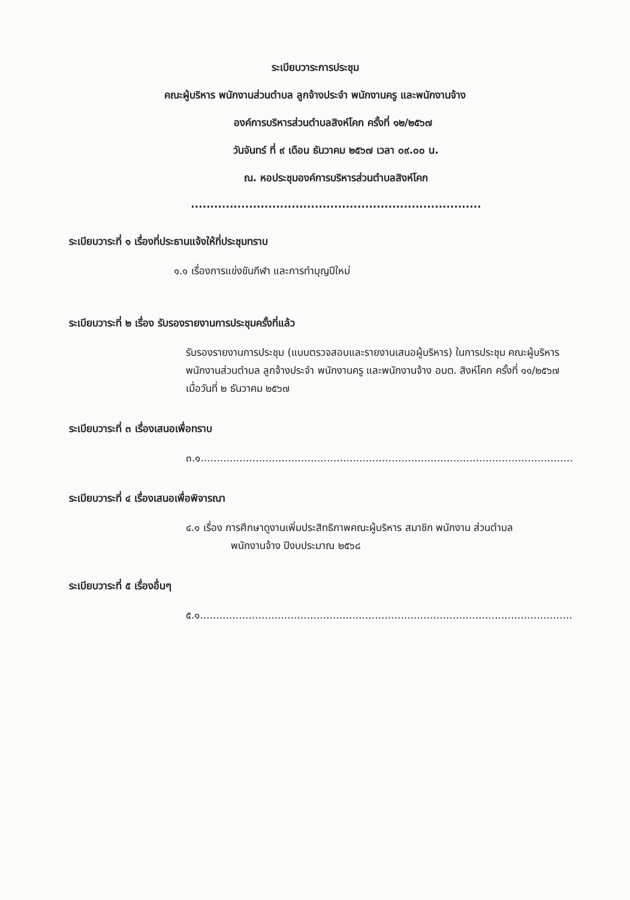ระเบียบวาระการประชุม
คณะผู้บริหาร พนักงานส่วนตำบล ลูกจ้างประจำ พนักงานครู และพนักงานจ้าง
องค์การบริหารส่วนตำบลสิงห์โคก ครั้งที่ ๑๒/๒๕๖๗
วันจันทร์ ที่ ๙ เดือน ธันวาคม ๒๕๖๗ เวลา ๐๙.๐๐ น.
ณ. หอประชุมองค์การบริหารส่วนตำบลสิงห์โคก
...........................................................................
ระเบียบวาระที่ ๑ เรื่องที่ประธานแจ้งให้ที่ประชุมทราบ
๑.๑ เรื่องการแข่งขันกีฬา และการทำบุญปีใหม่
ระเบียบวาระที่ ๒ เรื่อง รับรองรายงานการประชุมครั้งที่แล้ว
รับรองรายงานการประชุม (แบบตรวจสอบและรายงานเสนอผู้บริหาร) ในการประชุม คณะผู้บริหาร พนักงานส่วนตำบล ลูกจ้างประจำ พนักงานครู และพนักงานจ้าง อบต. สิงห์โคก ครั้งที่ ๑๑/๒๕๖๗ เมื่อวันที่ ๒ ธันวาคม ๒๕๖๗
ระเบียบวาระที่ ๓ เรื่องเสนอเพื่อทราบ
๓.๑...................................................................................................................
ระเบียบวาระที่ ๔ เรื่องเสนอเพื่อพิจารณา
๔.๑ เรื่อง การศึกษาดูงานเพิ่มประสิทธิภาพคณะผู้บริหาร สมาชิก พนักงาน ส่วนตำบล
พนักงานจ้าง ปีงบประมาณ ๒๕๖๘
ระเบียบวาระที่ ๕ เรื่องอื่นๆ
๕.๑...................................................................................................................